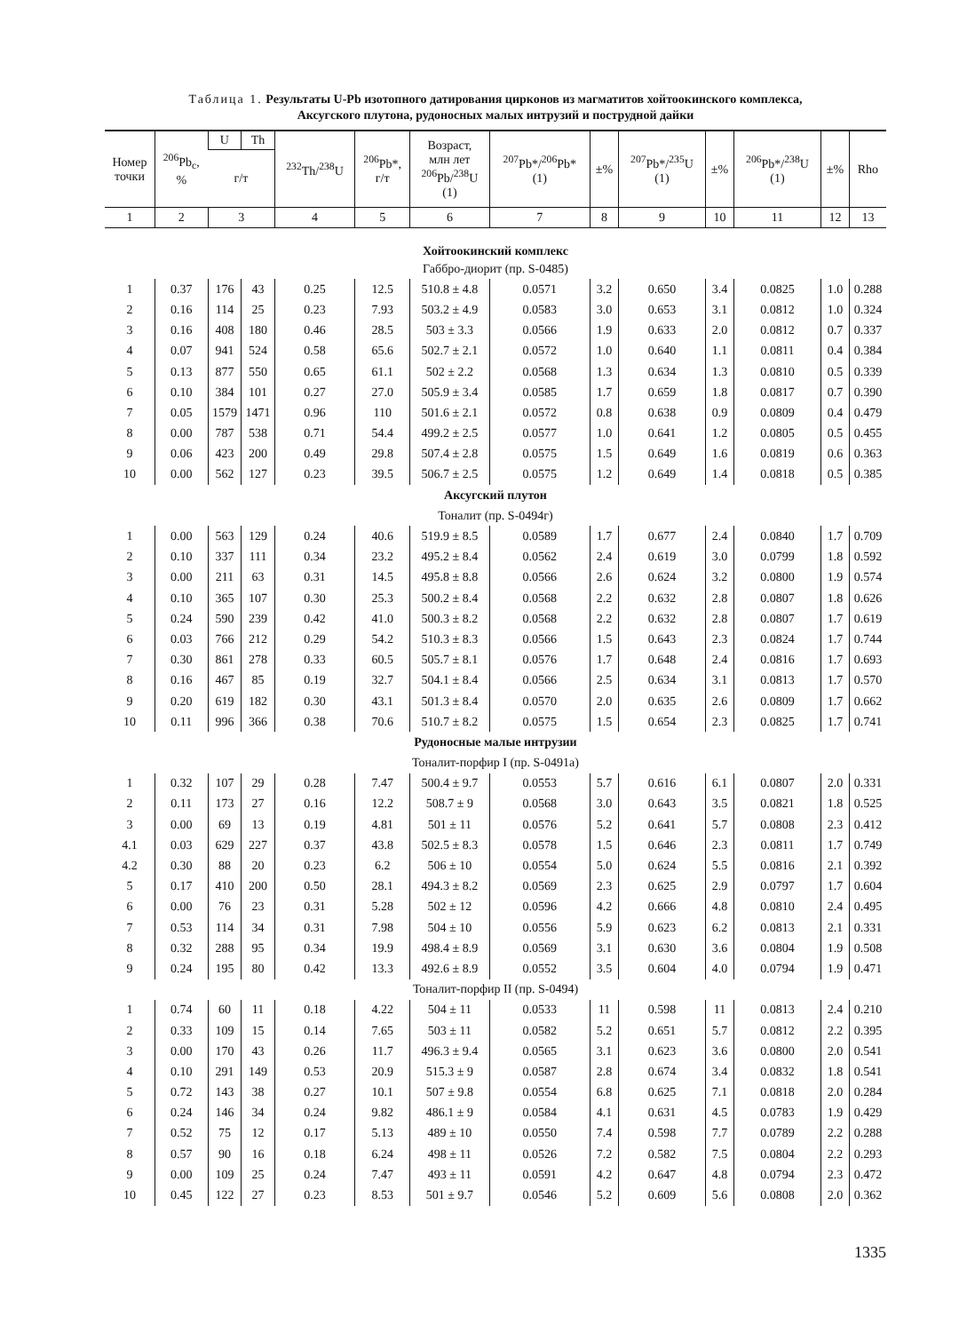Таблица 1. Результаты U-Pb изотопного датирования цирконов из магматитов хойтоокинского комплекса,
Аксугского плутона, рудоносных малых интрузий и пострудной дайки
| Номер точки | <sup>206</sup>Pb<sub>c</sub>, % | U | Th | <sup>232</sup>Th/<sup>238</sup>U | <sup>206</sup>Pb*, г/т | Возраст, млн лет <sup>206</sup>Pb/<sup>238</sup>U (1) | <sup>207</sup>Pb*/<sup>206</sup>Pb* (1) | ±% | <sup>207</sup>Pb*/<sup>235</sup>U (1) | ±% | <sup>206</sup>Pb*/<sup>238</sup>U (1) | ±% | Rho |
| --- | --- | --- | --- | --- | --- | --- | --- | --- | --- | --- | --- | --- | --- |
| | | г/т | | | | | | | | | | | |
| 1 | 2 | 3 | | 4 | 5 | 6 | 7 | 8 | 9 | 10 | 11 | 12 | 13 |
| Хойтоокинский комплекс | | | | | | | | | | | | | |
| Габбро-диорит (пр. S-0485) | | | | | | | | | | | | | |
| 1 | 0.37 | 176 | 43 | 0.25 | 12.5 | 510.8 ± 4.8 | 0.0571 | 3.2 | 0.650 | 3.4 | 0.0825 | 1.0 | 0.288 |
| 2 | 0.16 | 114 | 25 | 0.23 | 7.93 | 503.2 ± 4.9 | 0.0583 | 3.0 | 0.653 | 3.1 | 0.0812 | 1.0 | 0.324 |
| 3 | 0.16 | 408 | 180 | 0.46 | 28.5 | 503 ± 3.3 | 0.0566 | 1.9 | 0.633 | 2.0 | 0.0812 | 0.7 | 0.337 |
| 4 | 0.07 | 941 | 524 | 0.58 | 65.6 | 502.7 ± 2.1 | 0.0572 | 1.0 | 0.640 | 1.1 | 0.0811 | 0.4 | 0.384 |
| 5 | 0.13 | 877 | 550 | 0.65 | 61.1 | 502 ± 2.2 | 0.0568 | 1.3 | 0.634 | 1.3 | 0.0810 | 0.5 | 0.339 |
| 6 | 0.10 | 384 | 101 | 0.27 | 27.0 | 505.9 ± 3.4 | 0.0585 | 1.7 | 0.659 | 1.8 | 0.0817 | 0.7 | 0.390 |
| 7 | 0.05 | 1579 | 1471 | 0.96 | 110 | 501.6 ± 2.1 | 0.0572 | 0.8 | 0.638 | 0.9 | 0.0809 | 0.4 | 0.479 |
| 8 | 0.00 | 787 | 538 | 0.71 | 54.4 | 499.2 ± 2.5 | 0.0577 | 1.0 | 0.641 | 1.2 | 0.0805 | 0.5 | 0.455 |
| 9 | 0.06 | 423 | 200 | 0.49 | 29.8 | 507.4 ± 2.8 | 0.0575 | 1.5 | 0.649 | 1.6 | 0.0819 | 0.6 | 0.363 |
| 10 | 0.00 | 562 | 127 | 0.23 | 39.5 | 506.7 ± 2.5 | 0.0575 | 1.2 | 0.649 | 1.4 | 0.0818 | 0.5 | 0.385 |
| Аксугский плутон | | | | | | | | | | | | | |
| Тоналит (пр. S-0494г) | | | | | | | | | | | | | |
| 1 | 0.00 | 563 | 129 | 0.24 | 40.6 | 519.9 ± 8.5 | 0.0589 | 1.7 | 0.677 | 2.4 | 0.0840 | 1.7 | 0.709 |
| 2 | 0.10 | 337 | 111 | 0.34 | 23.2 | 495.2 ± 8.4 | 0.0562 | 2.4 | 0.619 | 3.0 | 0.0799 | 1.8 | 0.592 |
| 3 | 0.00 | 211 | 63 | 0.31 | 14.5 | 495.8 ± 8.8 | 0.0566 | 2.6 | 0.624 | 3.2 | 0.0800 | 1.9 | 0.574 |
| 4 | 0.10 | 365 | 107 | 0.30 | 25.3 | 500.2 ± 8.4 | 0.0568 | 2.2 | 0.632 | 2.8 | 0.0807 | 1.8 | 0.626 |
| 5 | 0.24 | 590 | 239 | 0.42 | 41.0 | 500.3 ± 8.2 | 0.0568 | 2.2 | 0.632 | 2.8 | 0.0807 | 1.7 | 0.619 |
| 6 | 0.03 | 766 | 212 | 0.29 | 54.2 | 510.3 ± 8.3 | 0.0566 | 1.5 | 0.643 | 2.3 | 0.0824 | 1.7 | 0.744 |
| 7 | 0.30 | 861 | 278 | 0.33 | 60.5 | 505.7 ± 8.1 | 0.0576 | 1.7 | 0.648 | 2.4 | 0.0816 | 1.7 | 0.693 |
| 8 | 0.16 | 467 | 85 | 0.19 | 32.7 | 504.1 ± 8.4 | 0.0566 | 2.5 | 0.634 | 3.1 | 0.0813 | 1.7 | 0.570 |
| 9 | 0.20 | 619 | 182 | 0.30 | 43.1 | 501.3 ± 8.4 | 0.0570 | 2.0 | 0.635 | 2.6 | 0.0809 | 1.7 | 0.662 |
| 10 | 0.11 | 996 | 366 | 0.38 | 70.6 | 510.7 ± 8.2 | 0.0575 | 1.5 | 0.654 | 2.3 | 0.0825 | 1.7 | 0.741 |
| Рудоносные малые интрузии | | | | | | | | | | | | | |
| Тоналит-порфир I (пр. S-0491а) | | | | | | | | | | | | | |
| 1 | 0.32 | 107 | 29 | 0.28 | 7.47 | 500.4 ± 9.7 | 0.0553 | 5.7 | 0.616 | 6.1 | 0.0807 | 2.0 | 0.331 |
| 2 | 0.11 | 173 | 27 | 0.16 | 12.2 | 508.7 ± 9 | 0.0568 | 3.0 | 0.643 | 3.5 | 0.0821 | 1.8 | 0.525 |
| 3 | 0.00 | 69 | 13 | 0.19 | 4.81 | 501 ± 11 | 0.0576 | 5.2 | 0.641 | 5.7 | 0.0808 | 2.3 | 0.412 |
| 4.1 | 0.03 | 629 | 227 | 0.37 | 43.8 | 502.5 ± 8.3 | 0.0578 | 1.5 | 0.646 | 2.3 | 0.0811 | 1.7 | 0.749 |
| 4.2 | 0.30 | 88 | 20 | 0.23 | 6.2 | 506 ± 10 | 0.0554 | 5.0 | 0.624 | 5.5 | 0.0816 | 2.1 | 0.392 |
| 5 | 0.17 | 410 | 200 | 0.50 | 28.1 | 494.3 ± 8.2 | 0.0569 | 2.3 | 0.625 | 2.9 | 0.0797 | 1.7 | 0.604 |
| 6 | 0.00 | 76 | 23 | 0.31 | 5.28 | 502 ± 12 | 0.0596 | 4.2 | 0.666 | 4.8 | 0.0810 | 2.4 | 0.495 |
| 7 | 0.53 | 114 | 34 | 0.31 | 7.98 | 504 ± 10 | 0.0556 | 5.9 | 0.623 | 6.2 | 0.0813 | 2.1 | 0.331 |
| 8 | 0.32 | 288 | 95 | 0.34 | 19.9 | 498.4 ± 8.9 | 0.0569 | 3.1 | 0.630 | 3.6 | 0.0804 | 1.9 | 0.508 |
| 9 | 0.24 | 195 | 80 | 0.42 | 13.3 | 492.6 ± 8.9 | 0.0552 | 3.5 | 0.604 | 4.0 | 0.0794 | 1.9 | 0.471 |
| Тоналит-порфир II (пр. S-0494) | | | | | | | | | | | | | |
| 1 | 0.74 | 60 | 11 | 0.18 | 4.22 | 504 ± 11 | 0.0533 | 11 | 0.598 | 11 | 0.0813 | 2.4 | 0.210 |
| 2 | 0.33 | 109 | 15 | 0.14 | 7.65 | 503 ± 11 | 0.0582 | 5.2 | 0.651 | 5.7 | 0.0812 | 2.2 | 0.395 |
| 3 | 0.00 | 170 | 43 | 0.26 | 11.7 | 496.3 ± 9.4 | 0.0565 | 3.1 | 0.623 | 3.6 | 0.0800 | 2.0 | 0.541 |
| 4 | 0.10 | 291 | 149 | 0.53 | 20.9 | 515.3 ± 9 | 0.0587 | 2.8 | 0.674 | 3.4 | 0.0832 | 1.8 | 0.541 |
| 5 | 0.72 | 143 | 38 | 0.27 | 10.1 | 507 ± 9.8 | 0.0554 | 6.8 | 0.625 | 7.1 | 0.0818 | 2.0 | 0.284 |
| 6 | 0.24 | 146 | 34 | 0.24 | 9.82 | 486.1 ± 9 | 0.0584 | 4.1 | 0.631 | 4.5 | 0.0783 | 1.9 | 0.429 |
| 7 | 0.52 | 75 | 12 | 0.17 | 5.13 | 489 ± 10 | 0.0550 | 7.4 | 0.598 | 7.7 | 0.0789 | 2.2 | 0.288 |
| 8 | 0.57 | 90 | 16 | 0.18 | 6.24 | 498 ± 11 | 0.0526 | 7.2 | 0.582 | 7.5 | 0.0804 | 2.2 | 0.293 |
| 9 | 0.00 | 109 | 25 | 0.24 | 7.47 | 493 ± 11 | 0.0591 | 4.2 | 0.647 | 4.8 | 0.0794 | 2.3 | 0.472 |
| 10 | 0.45 | 122 | 27 | 0.23 | 8.53 | 501 ± 9.7 | 0.0546 | 5.2 | 0.609 | 5.6 | 0.0808 | 2.0 | 0.362 |
1335